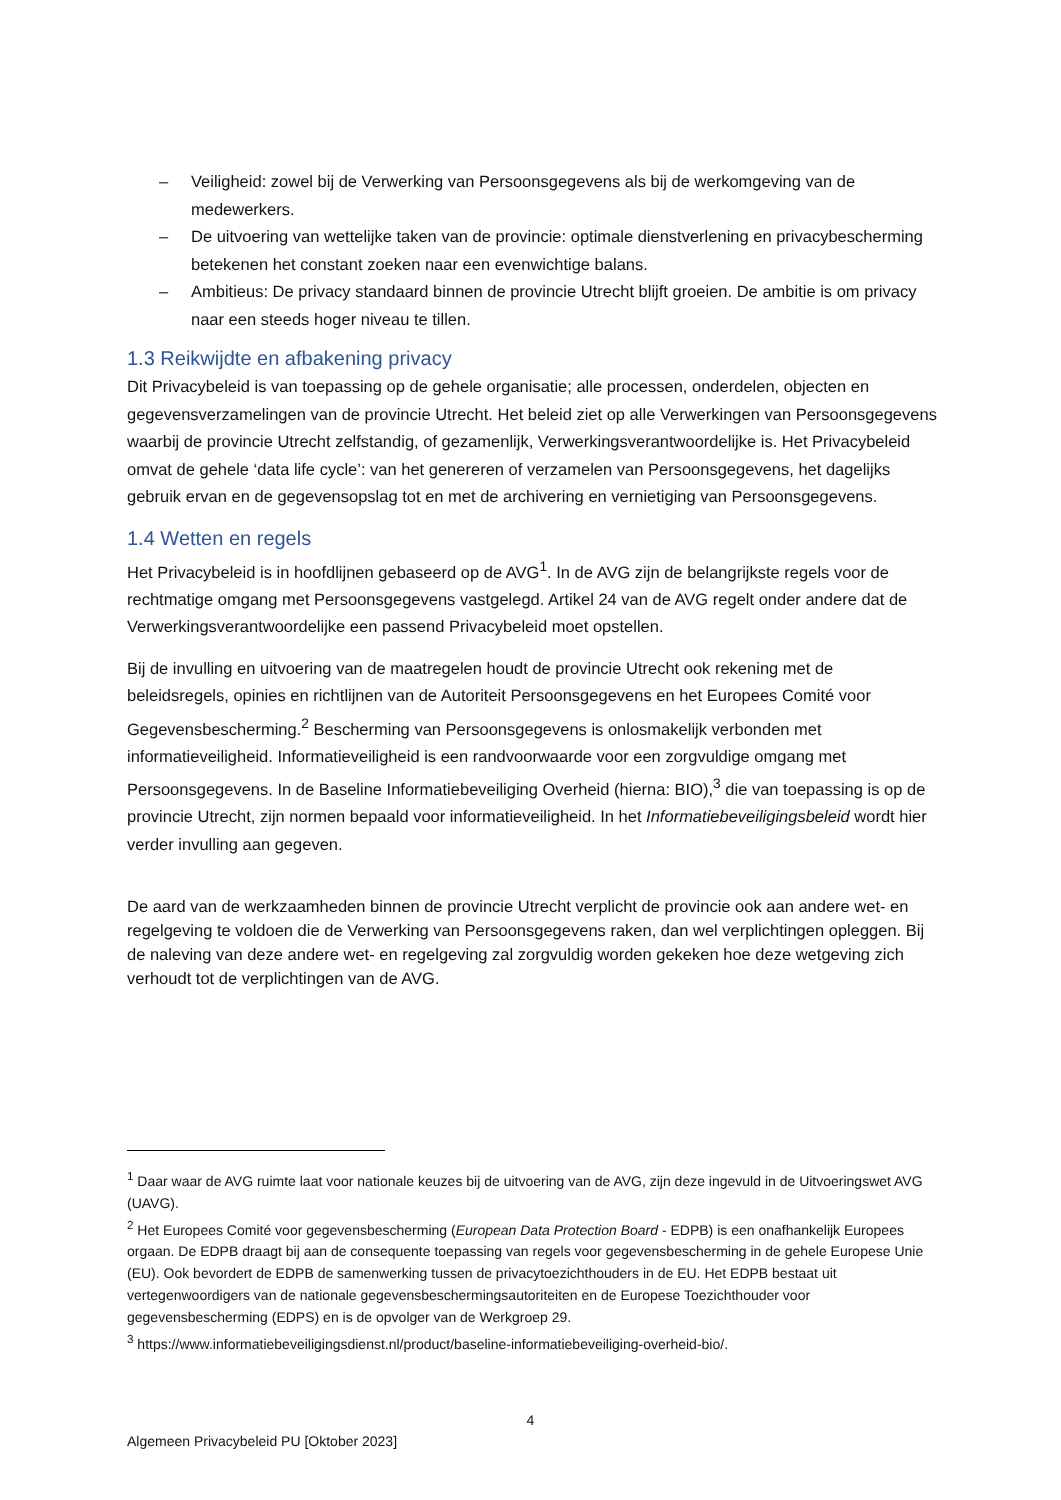– Veiligheid: zowel bij de Verwerking van Persoonsgegevens als bij de werkomgeving van de medewerkers.
– De uitvoering van wettelijke taken van de provincie: optimale dienstverlening en privacybescherming betekenen het constant zoeken naar een evenwichtige balans.
– Ambitieus: De privacy standaard binnen de provincie Utrecht blijft groeien. De ambitie is om privacy naar een steeds hoger niveau te tillen.
1.3 Reikwijdte en afbakening privacy
Dit Privacybeleid is van toepassing op de gehele organisatie; alle processen, onderdelen, objecten en gegevensverzamelingen van de provincie Utrecht. Het beleid ziet op alle Verwerkingen van Persoonsgegevens waarbij de provincie Utrecht zelfstandig, of gezamenlijk, Verwerkingsverantwoordelijke is. Het Privacybeleid omvat de gehele ‘data life cycle’: van het genereren of verzamelen van Persoonsgegevens, het dagelijks gebruik ervan en de gegevensopslag tot en met de archivering en vernietiging van Persoonsgegevens.
1.4 Wetten en regels
Het Privacybeleid is in hoofdlijnen gebaseerd op de AVG<sup>1</sup>. In de AVG zijn de belangrijkste regels voor de rechtmatige omgang met Persoonsgegevens vastgelegd. Artikel 24 van de AVG regelt onder andere dat de Verwerkingsverantwoordelijke een passend Privacybeleid moet opstellen.
Bij de invulling en uitvoering van de maatregelen houdt de provincie Utrecht ook rekening met de beleidsregels, opinies en richtlijnen van de Autoriteit Persoonsgegevens en het Europees Comité voor Gegevensbescherming.<sup>2</sup> Bescherming van Persoonsgegevens is onlosmakelijk verbonden met informatieveiligheid. Informatieveiligheid is een randvoorwaarde voor een zorgvuldige omgang met Persoonsgegevens. In de Baseline Informatiebeveiliging Overheid (hierna: BIO),<sup>3</sup> die van toepassing is op de provincie Utrecht, zijn normen bepaald voor informatieveiligheid. In het Informatiebeveiligingsbeleid wordt hier verder invulling aan gegeven.
De aard van de werkzaamheden binnen de provincie Utrecht verplicht de provincie ook aan andere wet- en regelgeving te voldoen die de Verwerking van Persoonsgegevens raken, dan wel verplichtingen opleggen. Bij de naleving van deze andere wet- en regelgeving zal zorgvuldig worden gekeken hoe deze wetgeving zich verhoudt tot de verplichtingen van de AVG.
<sup>1</sup> Daar waar de AVG ruimte laat voor nationale keuzes bij de uitvoering van de AVG, zijn deze ingevuld in de Uitvoeringswet AVG (UAVG).
<sup>2</sup> Het Europees Comité voor gegevensbescherming (European Data Protection Board - EDPB) is een onafhankelijk Europees orgaan. De EDPB draagt bij aan de consequente toepassing van regels voor gegevensbescherming in de gehele Europese Unie (EU). Ook bevordert de EDPB de samenwerking tussen de privacytoezichthouders in de EU. Het EDPB bestaat uit vertegenwoordigers van de nationale gegevensbeschermingsautoriteiten en de Europese Toezichthouder voor gegevensbescherming (EDPS) en is de opvolger van de Werkgroep 29.
<sup>3</sup> https://www.informatiebeveiligingsdienst.nl/product/baseline-informatiebeveiliging-overheid-bio/.
4
Algemeen Privacybeleid PU [Oktober 2023]